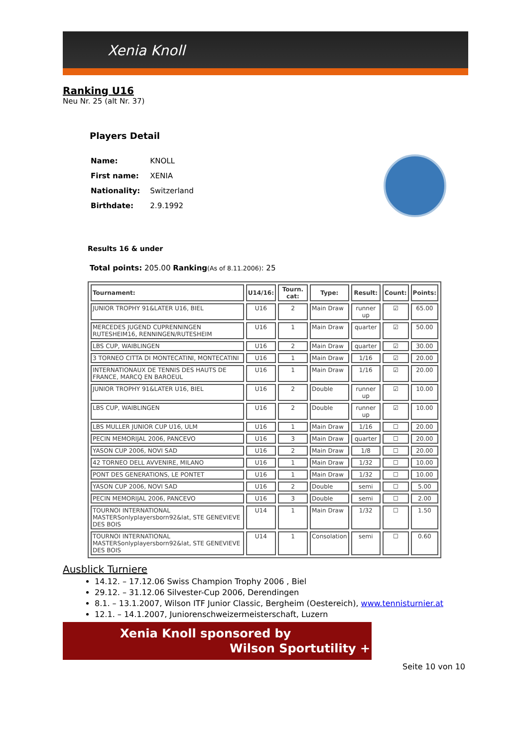Xenia Knoll
Ranking U16
Neu Nr. 25 (alt Nr. 37)
Players Detail
| Name: | KNOLL |
| First name: | XENIA |
| Nationality: | Switzerland |
| Birthdate: | 2.9.1992 |
Results 16 & under
Total points: 205.00 Ranking(As of 8.11.2006): 25
| Tournament: | U14/16: | Tourn. cat: | Type: | Result: | Count: | Points: |
| --- | --- | --- | --- | --- | --- | --- |
| JUNIOR TROPHY 91&LATER U16, BIEL | U16 | 2 | Main Draw | runner up | ☑ | 65.00 |
| MERCEDES JUGEND CUPRENNINGEN RUTESHEIM16, RENNINGEN/RUTESHEIM | U16 | 1 | Main Draw | quarter | ☑ | 50.00 |
| LBS CUP, WAIBLINGEN | U16 | 2 | Main Draw | quarter | ☑ | 30.00 |
| 3 TORNEO CITTA DI MONTECATINI, MONTECATINI | U16 | 1 | Main Draw | 1/16 | ☑ | 20.00 |
| INTERNATIONAUX DE TENNIS DES HAUTS DE FRANCE, MARCQ EN BAROEUL | U16 | 1 | Main Draw | 1/16 | ☑ | 20.00 |
| JUNIOR TROPHY 91&LATER U16, BIEL | U16 | 2 | Double | runner up | ☑ | 10.00 |
| LBS CUP, WAIBLINGEN | U16 | 2 | Double | runner up | ☑ | 10.00 |
| LBS MULLER JUNIOR CUP U16, ULM | U16 | 1 | Main Draw | 1/16 | ☐ | 20.00 |
| PECIN MEMORIJAL 2006, PANCEVO | U16 | 3 | Main Draw | quarter | ☐ | 20.00 |
| YASON CUP 2006, NOVI SAD | U16 | 2 | Main Draw | 1/8 | ☐ | 20.00 |
| 42 TORNEO DELL AVVENIRE, MILANO | U16 | 1 | Main Draw | 1/32 | ☐ | 10.00 |
| PONT DES GENERATIONS, LE PONTET | U16 | 1 | Main Draw | 1/32 | ☐ | 10.00 |
| YASON CUP 2006, NOVI SAD | U16 | 2 | Double | semi | ☐ | 5.00 |
| PECIN MEMORIJAL 2006, PANCEVO | U16 | 3 | Double | semi | ☐ | 2.00 |
| TOURNOI INTERNATIONAL MASTERSonlyplayersborn92&lat, STE GENEVIEVE DES BOIS | U14 | 1 | Main Draw | 1/32 | ☐ | 1.50 |
| TOURNOI INTERNATIONAL MASTERSonlyplayersborn92&lat, STE GENEVIEVE DES BOIS | U14 | 1 | Consolation | semi | ☐ | 0.60 |
Ausblick Turniere
14.12. – 17.12.06 Swiss Champion Trophy 2006 , Biel
29.12. – 31.12.06 Silvester-Cup 2006, Derendingen
8.1. – 13.1.2007, Wilson ITF Junior Classic, Bergheim (Oestereich), www.tennisturnier.at
12.1. – 14.1.2007, Juniorenschweizermeisterschaft, Luzern
Xenia Knoll sponsored by
Wilson Sportutility +
Seite 10 von 10